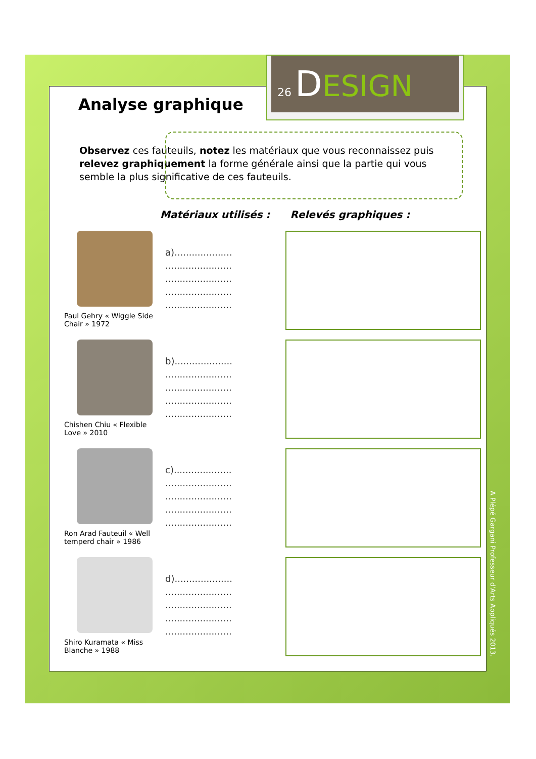26 DESIGN
Analyse graphique
Observez ces fauteuils, notez les matériaux que vous reconnaissez puis relevez graphiquement la forme générale ainsi que la partie qui vous semble la plus significative de ces fauteuils.
Matériaux utilisés : Relevés graphiques :
Paul Gehry « Wiggle Side Chair » 1972
a)....................
.......................
.......................
.......................
.......................
Chishen Chiu « Flexible Love » 2010
b)....................
.......................
.......................
.......................
.......................
Ron Arad Fauteuil « Well temperd chair » 1986
c)....................
.......................
.......................
.......................
.......................
Shiro Kuramata « Miss Blanche » 1988
d)....................
.......................
.......................
.......................
.......................
A Plépé Gargani Professeur d'Arts Appliqués 2013.